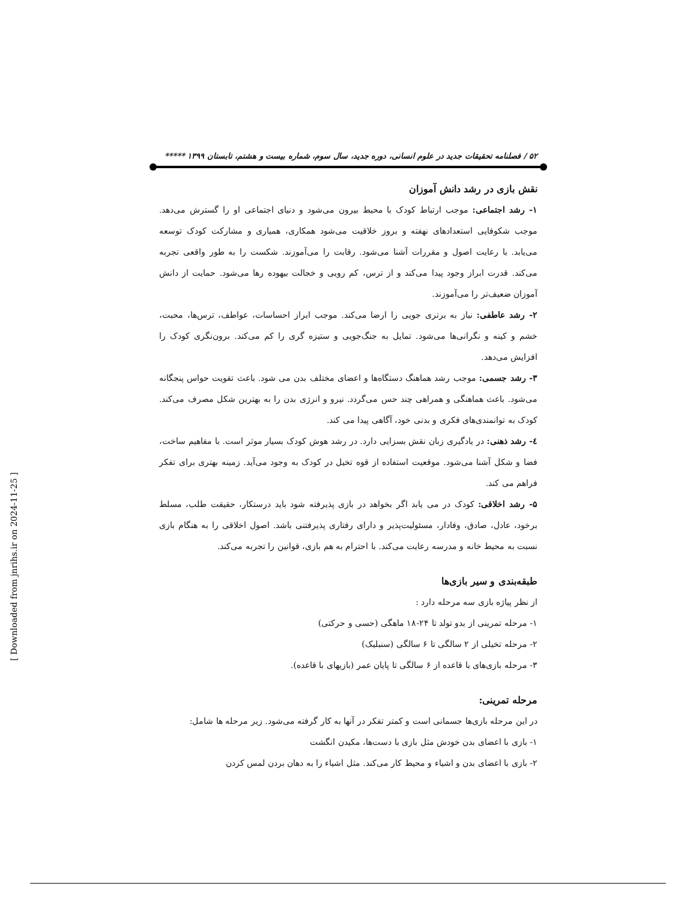۵۲ / فصلنامه تحقیقات جدید در علوم انسانی، دوره جدید، سال سوم، شماره بیست و هشتم، تابستان ۱۳۹۹ *****
نقش بازی در رشد دانش آموزان
۱- رشد اجتماعی: موجب ارتباط کودک با محیط بیرون می‌شود و دنیای اجتماعی او را گسترش می‌دهد. موجب شکوفایی استعدادهای نهفته و بروز خلاقیت می‌شود همکاری، همیاری و مشارکت کودک توسعه می‌یابد. با رعایت اصول و مقررات آشنا می‌شود. رقابت را می‌آموزند. شکست را به طور واقعی تجربه می‌کند. قدرت ابراز وجود پیدا می‌کند و از ترس، کم رویی و خجالت بیهوده رها می‌شود. حمایت از دانش آموزان ضعیف‌تر را می‌آموزند.
۲- رشد عاطفی: نیاز به برتری جویی را ارضا می‌کند. موجب ابراز احساسات، عواطف، ترس‌ها، محبت، خشم و کینه و نگرانی‌ها می‌شود. تمایل به جنگ‌جویی و ستیزه گری را کم می‌کند. برون‌نگری کودک را افزایش می‌دهد.
۳- رشد جسمی: موجب رشد هماهنگ دستگاه‌ها و اعضای مختلف بدن می شود. باعث تقویت حواس پنجگانه می‌شود. باعث هماهنگی و همراهی چند حس می‌گردد. نیرو و انرژی بدن را به بهترین شکل مصرف می‌کند. کودک به توانمندی‌های فکری و بدنی خود، آگاهی پیدا می کند.
٤- رشد ذهنی: در یادگیری زبان نقش بسزایی دارد. در رشد هوش کودک بسیار موثر است. با مفاهیم ساخت، فضا و شکل آشنا می‌شود. موقعیت استفاده از قوه تخیل در کودک به وجود می‌آید. زمینه بهتری برای تفکر فراهم می کند.
۵- رشد اخلاقی: کودک در می یابد اگر بخواهد در بازی پذیرفته شود باید درستکار، حقیقت طلب، مسلط برخود، عادل، صادق، وفادار، مسئولیت‌پذیر و دارای رفتاری پذیرفتنی باشد. اصول اخلاقی را به هنگام بازی نسبت به محیط خانه و مدرسه رعایت می‌کند. با احترام به هم بازی، قوانین را تجربه می‌کند.
طبقه‌بندی و سیر بازی‌ها
از نظر پیاژه بازی سه مرحله دارد :
۱- مرحله تمرینی از بدو تولد تا ۲۴-۱۸ ماهگی (حسی و حرکتی)
۲- مرحله تخیلی از ۲ سالگی تا ۶ سالگی (سنبلیک)
۳- مرحله بازی‌های با قاعده از ۶ سالگی تا پایان عمر (بازیهای با قاعده).
مرحله تمرینی:
در این مرحله بازی‌ها جسمانی است و کمتر تفکر در آنها به کار گرفته می‌شود. زیر مرحله ها شامل:
۱- بازی با اعضای بدن خودش مثل بازی با دست‌ها، مکیدن انگشت
۲- بازی با اعضای بدن و اشیاء و محیط کار می‌کند. مثل اشیاء را به دهان بردن لمس کردن
[ Downloaded from jnrihs.ir on 2024-11-25 ]